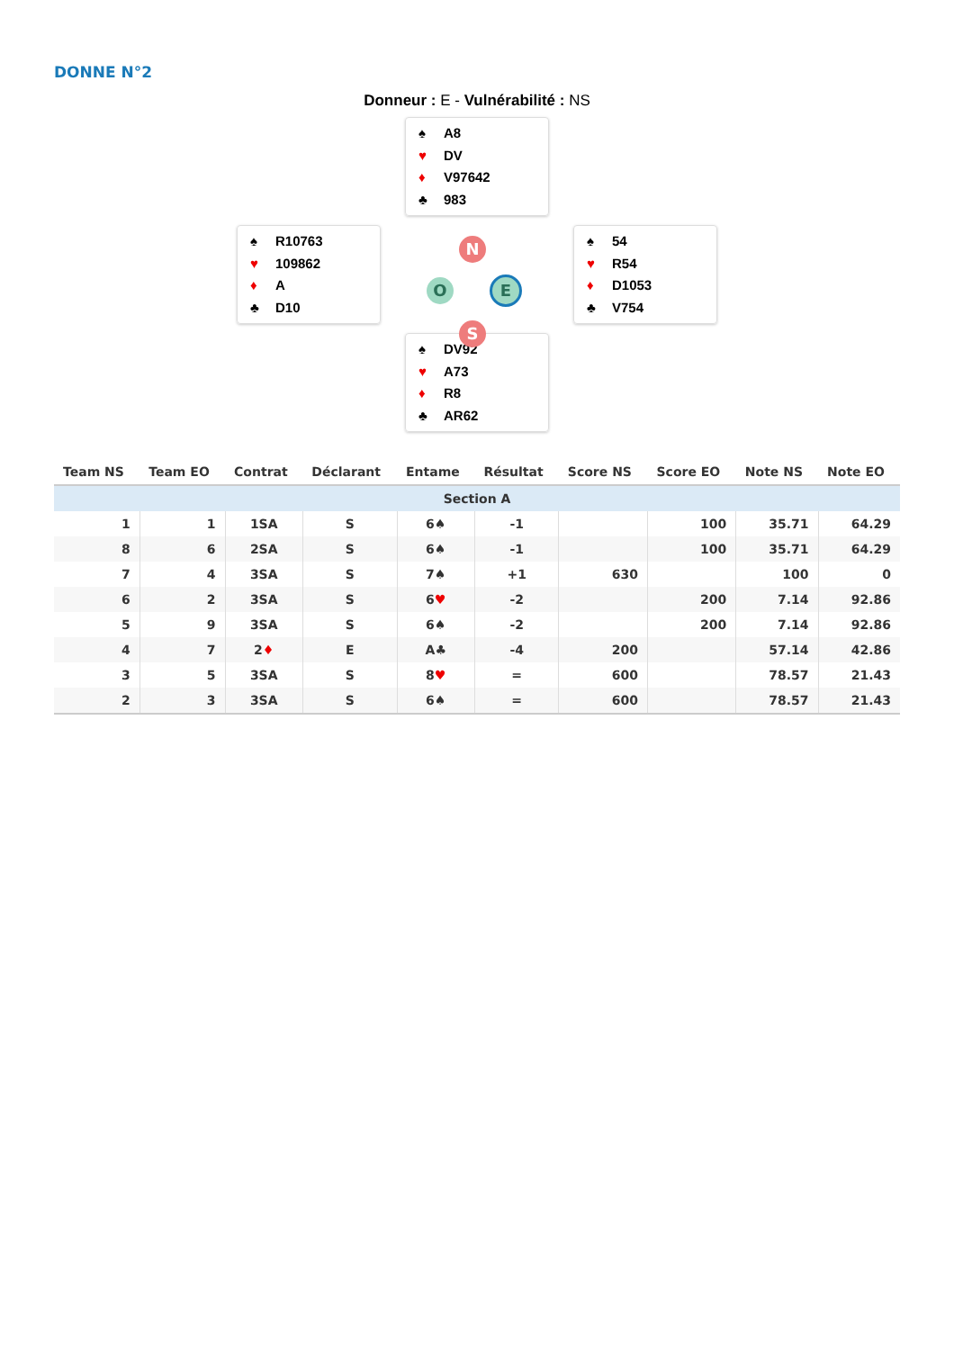DONNE N°2
Donneur : E - Vulnérabilité : NS
♠ A8
♥ DV
♦ V97642
♣ 983
♠ R10763
♥ 109862
♦ A
♣ D10
N
O E
S
♠ 54
♥ R54
♦ D1053
♣ V754
♠ DV92
♥ A73
♦ R8
♣ AR62
| Team NS | Team EO | Contrat | Déclarant | Entame | Résultat | Score NS | Score EO | Note NS | Note EO |
| --- | --- | --- | --- | --- | --- | --- | --- | --- | --- |
| Section A | | | | | | | | | |
| 1 | 1 | 1SA | S | 6♠ | -1 | | 100 | 35.71 | 64.29 |
| 8 | 6 | 2SA | S | 6♠ | -1 | | 100 | 35.71 | 64.29 |
| 7 | 4 | 3SA | S | 7♠ | +1 | 630 | | 100 | 0 |
| 6 | 2 | 3SA | S | 6 ♥ | -2 | | 200 | 7.14 | 92.86 |
| 5 | 9 | 3SA | S | 6♠ | -2 | | 200 | 7.14 | 92.86 |
| 4 | 7 | 2 ♦ | E | A♣ | -4 | 200 | | 57.14 | 42.86 |
| 3 | 5 | 3SA | S | 8 ♥ | = | 600 | | 78.57 | 21.43 |
| 2 | 3 | 3SA | S | 6♠ | = | 600 | | 78.57 | 21.43 |